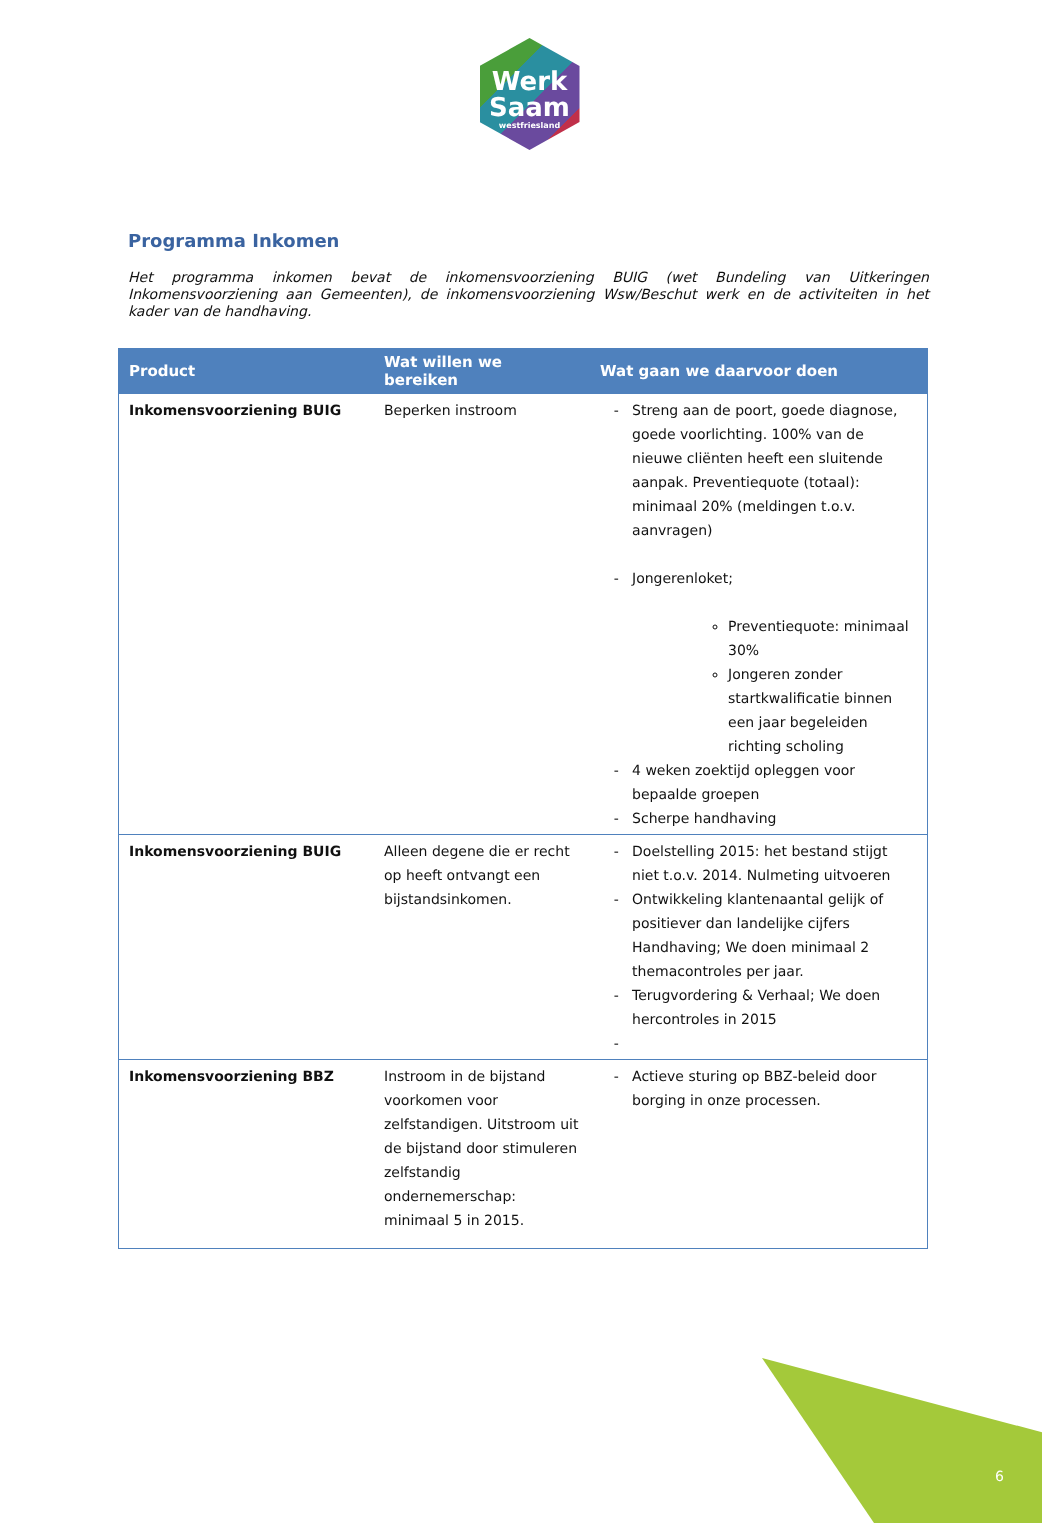Werk
Saam
westfriesland
Programma Inkomen
Het programma inkomen bevat de inkomensvoorziening BUIG (wet Bundeling van Uitkeringen Inkomensvoorziening aan Gemeenten), de inkomensvoorziening Wsw/Beschut werk en de activiteiten in het kader van de handhaving.
| Product | Wat willen we bereiken | Wat gaan we daarvoor doen |
| --- | --- | --- |
| Inkomensvoorziening BUIG | Beperken instroom | Streng aan de poort, goede diagnose, goede voorlichting. 100% van de nieuwe cliënten heeft een sluitende aanpak. Preventiequote (totaal): minimaal 20% (meldingen t.o.v. aanvragen) Jongerenloket; Preventiequote: minimaal 30% Jongeren zonder startkwalificatie binnen een jaar begeleiden richting scholing 4 weken zoektijd opleggen voor bepaalde groepen Scherpe handhaving |
| Inkomensvoorziening BUIG | Alleen degene die er recht op heeft ontvangt een bijstandsinkomen. | Doelstelling 2015: het bestand stijgt niet t.o.v. 2014. Nulmeting uitvoeren Ontwikkeling klantenaantal gelijk of positiever dan landelijke cijfers Handhaving; We doen minimaal 2 themacontroles per jaar. Terugvordering & Verhaal; We doen hercontroles in 2015 |
| Inkomensvoorziening BBZ | Instroom in de bijstand voorkomen voor zelfstandigen. Uitstroom uit de bijstand door stimuleren zelfstandig ondernemerschap: minimaal 5 in 2015. | Actieve sturing op BBZ-beleid door borging in onze processen. |
6